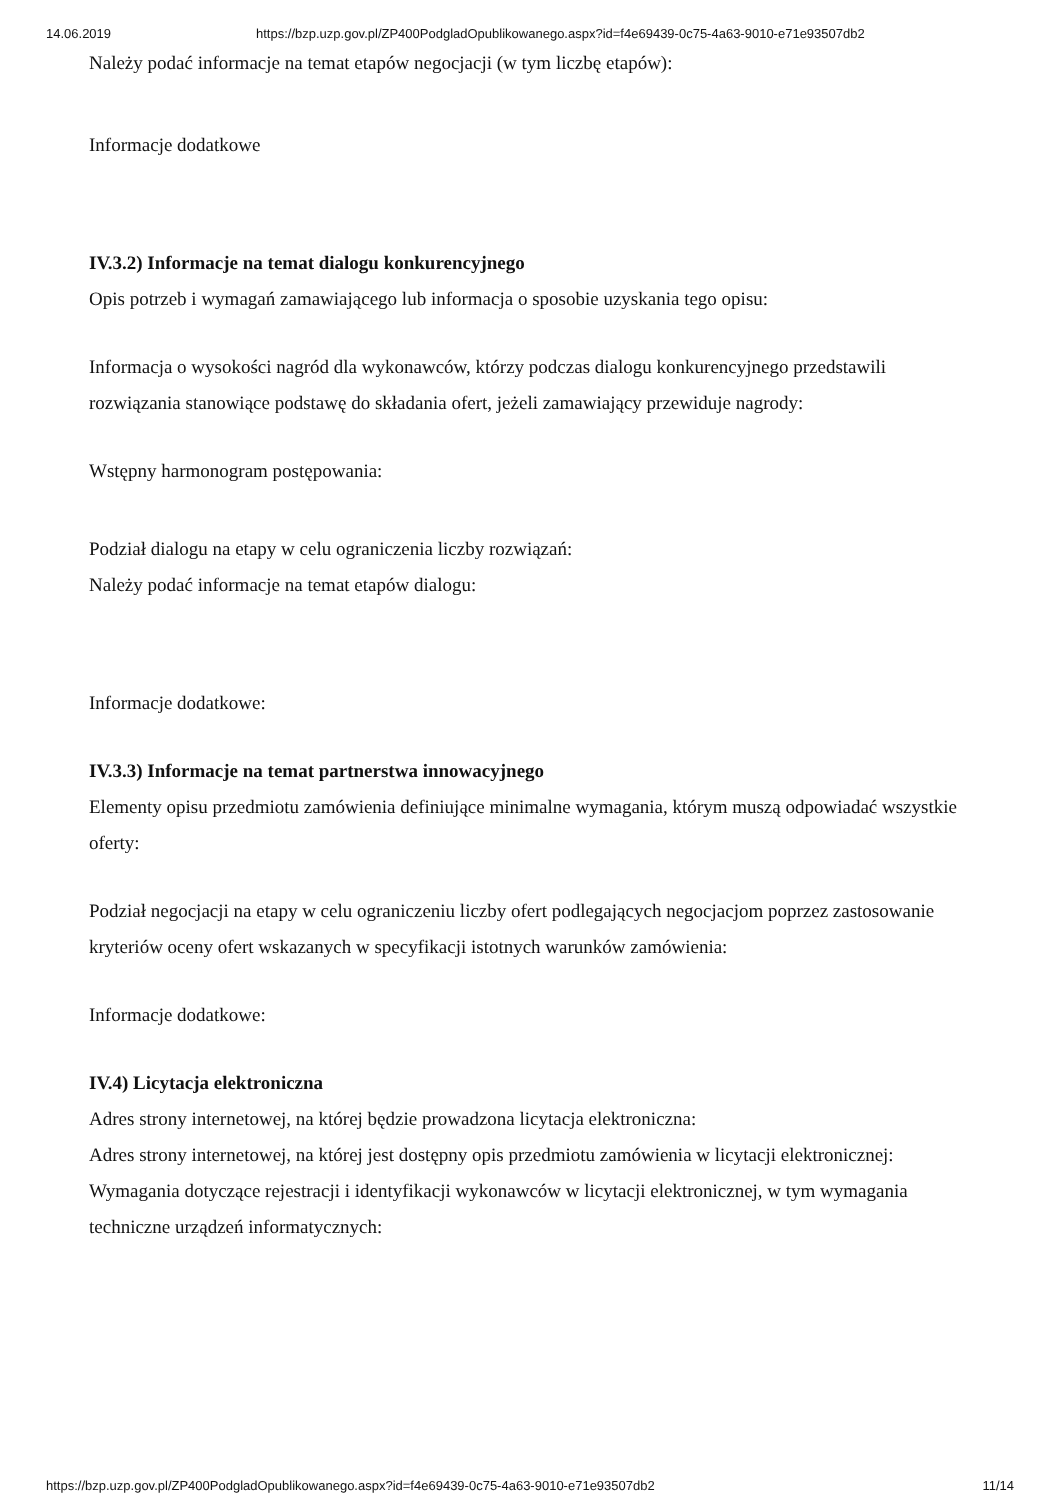14.06.2019 https://bzp.uzp.gov.pl/ZP400PodgladOpublikowanego.aspx?id=f4e69439-0c75-4a63-9010-e71e93507db2
Należy podać informacje na temat etapów negocjacji (w tym liczbę etapów):
Informacje dodatkowe
IV.3.2) Informacje na temat dialogu konkurencyjnego
Opis potrzeb i wymagań zamawiającego lub informacja o sposobie uzyskania tego opisu:
Informacja o wysokości nagród dla wykonawców, którzy podczas dialogu konkurencyjnego przedstawili rozwiązania stanowiące podstawę do składania ofert, jeżeli zamawiający przewiduje nagrody:
Wstępny harmonogram postępowania:
Podział dialogu na etapy w celu ograniczenia liczby rozwiązań:
Należy podać informacje na temat etapów dialogu:
Informacje dodatkowe:
IV.3.3) Informacje na temat partnerstwa innowacyjnego
Elementy opisu przedmiotu zamówienia definiujące minimalne wymagania, którym muszą odpowiadać wszystkie oferty:
Podział negocjacji na etapy w celu ograniczeniu liczby ofert podlegających negocjacjom poprzez zastosowanie kryteriów oceny ofert wskazanych w specyfikacji istotnych warunków zamówienia:
Informacje dodatkowe:
IV.4) Licytacja elektroniczna
Adres strony internetowej, na której będzie prowadzona licytacja elektroniczna:
Adres strony internetowej, na której jest dostępny opis przedmiotu zamówienia w licytacji elektronicznej:
Wymagania dotyczące rejestracji i identyfikacji wykonawców w licytacji elektronicznej, w tym wymagania techniczne urządzeń informatycznych:
https://bzp.uzp.gov.pl/ZP400PodgladOpublikowanego.aspx?id=f4e69439-0c75-4a63-9010-e71e93507db2 11/14